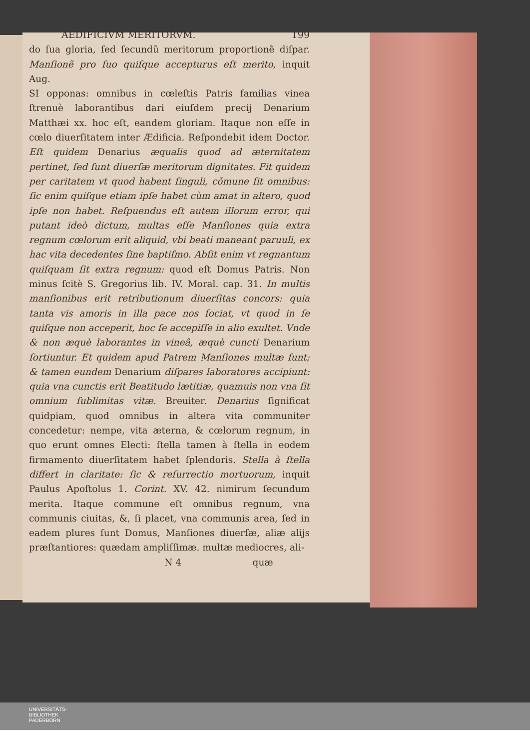AEDIFICIVM MERITORVM. 199
do ſua gloria, ſed ſecundũ meritorum proportionẽ diſpar. Manſionẽ pro ſuo quiſque accepturus eſt merito, inquit Aug.
SI opponas: omnibus in cœleſtis Patris familias vinea ſtrenuè laborantibus dari eiuſdem precij Denarium Matthæi xx. hoc eſt, eandem gloriam. Itaque non eſſe in cœlo diuerſitatem inter Ædificia. Reſpondebit idem Doctor. Eſt quidem Denarius æqualis quod ad æternitatem pertinet, ſed ſunt diuerſæ meritorum dignitates. Fit quidem per caritatem vt quod habent ſinguli, cõmune ſit omnibus: ſic enim quiſque etiam ipſe habet cùm amat in altero, quod ipſe non habet. Reſpuendus eſt autem illorum error, qui putant ideò dictum, multas eſſe Manſiones quia extra regnum cœlorum erit aliquid, vbi beati maneant paruuli, ex hac vita decedentes ſine baptiſmo. Abſit enim vt regnantum quiſquam ſit extra regnum: quod eſt Domus Patris. Non minus ſcitè S. Gregorius lib. IV. Moral. cap. 31. In multis manſionibus erit retributionum diuerſitas concors: quia tanta vis amoris in illa pace nos ſociat, vt quod in ſe quiſque non acceperit, hoc ſe accepiſſe in alio exultet. Vnde & non æquè laborantes in vineâ, æquè cuncti Denarium ſortiuntur. Et quidem apud Patrem Manſiones multæ ſunt; & tamen eundem Denarium diſpares laboratores accipiunt: quia vna cunctis erit Beatitudo lætitiæ, quamuis non vna ſit omnium ſublimitas vitæ. Breuiter. Denarius ſignificat quidpiam, quod omnibus in altera vita communiter concedetur: nempe, vita æterna, & cœlorum regnum, in quo erunt omnes Electi: ſtella tamen à ſtella in eodem firmamento diuerſitatem habet ſplendoris. Stella à ſtella differt in claritate: ſic & reſurrectio mortuorum, inquit Paulus Apoſtolus 1. Corint. XV. 42. nimirum ſecundum merita. Itaque commune eſt omnibus regnum, vna communis ciuitas, &, ſi placet, vna communis area, ſed in eadem plures ſunt Domus, Manſiones diuerſæ, aliæ alijs præſtantiores: quædam ampliſſimæ. multæ mediocres, ali-
N 4 quæ
UNIVERSITÄTS-
BIBLIOTHEK
PADERBORN